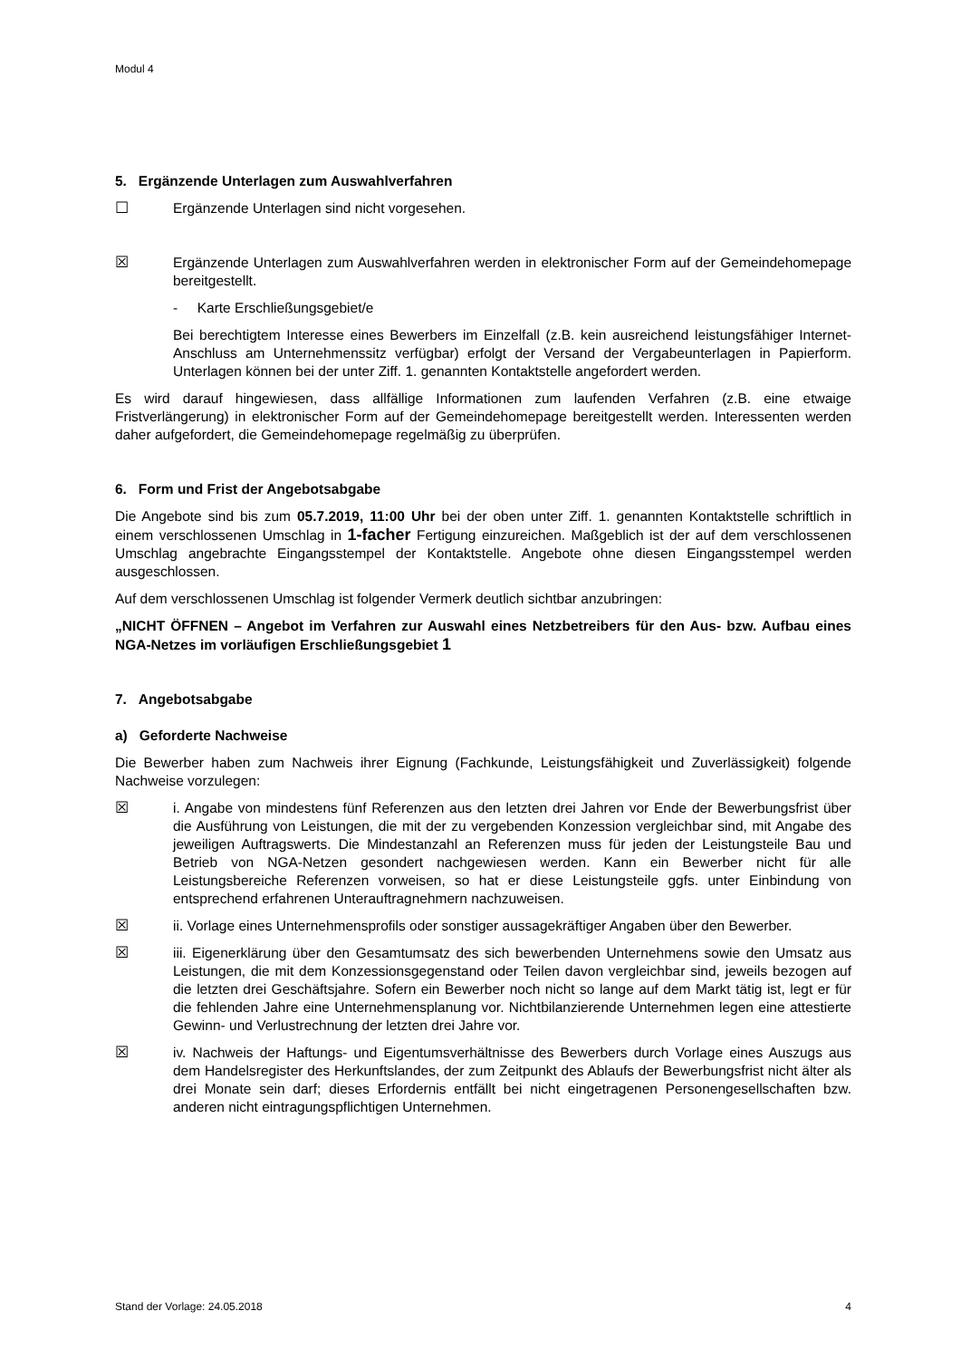Modul 4
5. Ergänzende Unterlagen zum Auswahlverfahren
☐ Ergänzende Unterlagen sind nicht vorgesehen.
☒ Ergänzende Unterlagen zum Auswahlverfahren werden in elektronischer Form auf der Gemeindehomepage bereitgestellt.
- Karte Erschließungsgebiet/e
Bei berechtigtem Interesse eines Bewerbers im Einzelfall (z.B. kein ausreichend leistungsfähiger Internet-Anschluss am Unternehmenssitz verfügbar) erfolgt der Versand der Vergabeunterlagen in Papierform. Unterlagen können bei der unter Ziff. 1. genannten Kontaktstelle angefordert werden.
Es wird darauf hingewiesen, dass allfällige Informationen zum laufenden Verfahren (z.B. eine etwaige Fristverlängerung) in elektronischer Form auf der Gemeindehomepage bereitgestellt werden. Interessenten werden daher aufgefordert, die Gemeindehomepage regelmäßig zu überprüfen.
6. Form und Frist der Angebotsabgabe
Die Angebote sind bis zum 05.7.2019, 11:00 Uhr bei der oben unter Ziff. 1. genannten Kontaktstelle schriftlich in einem verschlossenen Umschlag in 1-facher Fertigung einzureichen. Maßgeblich ist der auf dem verschlossenen Umschlag angebrachte Eingangsstempel der Kontaktstelle. Angebote ohne diesen Eingangsstempel werden ausgeschlossen.
Auf dem verschlossenen Umschlag ist folgender Vermerk deutlich sichtbar anzubringen:
„NICHT ÖFFNEN – Angebot im Verfahren zur Auswahl eines Netzbetreibers für den Aus- bzw. Aufbau eines NGA-Netzes im vorläufigen Erschließungsgebiet 1
7. Angebotsabgabe
a) Geforderte Nachweise
Die Bewerber haben zum Nachweis ihrer Eignung (Fachkunde, Leistungsfähigkeit und Zuverlässigkeit) folgende Nachweise vorzulegen:
☒ i. Angabe von mindestens fünf Referenzen aus den letzten drei Jahren vor Ende der Bewerbungsfrist über die Ausführung von Leistungen, die mit der zu vergebenden Konzession vergleichbar sind, mit Angabe des jeweiligen Auftragswerts. Die Mindestanzahl an Referenzen muss für jeden der Leistungsteile Bau und Betrieb von NGA-Netzen gesondert nachgewiesen werden. Kann ein Bewerber nicht für alle Leistungsbereiche Referenzen vorweisen, so hat er diese Leistungsteile ggfs. unter Einbindung von entsprechend erfahrenen Unterauftragnehmern nachzuweisen.
☒ ii. Vorlage eines Unternehmensprofils oder sonstiger aussagekräftiger Angaben über den Bewerber.
☒ iii. Eigenerklärung über den Gesamtumsatz des sich bewerbenden Unternehmens sowie den Umsatz aus Leistungen, die mit dem Konzessionsgegenstand oder Teilen davon vergleichbar sind, jeweils bezogen auf die letzten drei Geschäftsjahre. Sofern ein Bewerber noch nicht so lange auf dem Markt tätig ist, legt er für die fehlenden Jahre eine Unternehmensplanung vor. Nichtbilanzierende Unternehmen legen eine attestierte Gewinn- und Verlustrechnung der letzten drei Jahre vor.
☒ iv. Nachweis der Haftungs- und Eigentumsverhältnisse des Bewerbers durch Vorlage eines Auszugs aus dem Handelsregister des Herkunftslandes, der zum Zeitpunkt des Ablaufs der Bewerbungsfrist nicht älter als drei Monate sein darf; dieses Erfordernis entfällt bei nicht eingetragenen Personengesellschaften bzw. anderen nicht eintragungspflichtigen Unternehmen.
Stand der Vorlage: 24.05.2018 4